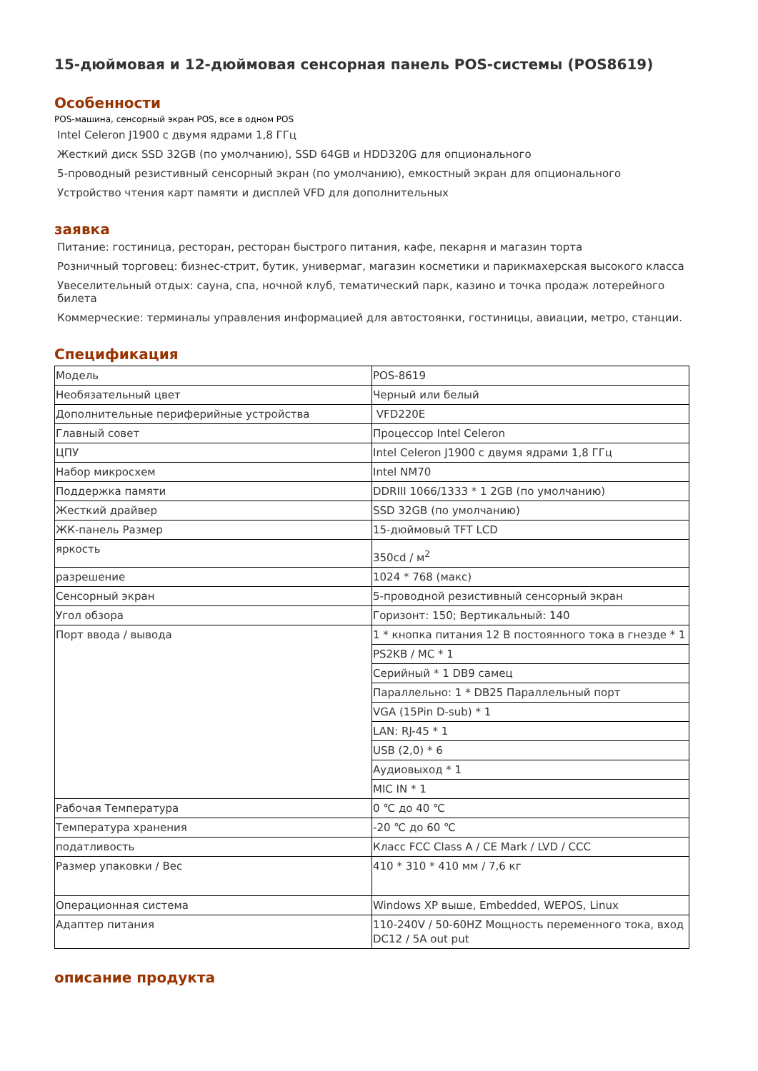15-дюймовая и 12-дюймовая сенсорная панель POS-системы (POS8619)
Особенности
POS-машина, сенсорный экран POS, все в одном POS
Intel Celeron J1900 с двумя ядрами 1,8 ГГц
Жесткий диск SSD 32GB (по умолчанию), SSD 64GB и HDD320G для опционального
5-проводный резистивный сенсорный экран (по умолчанию), емкостный экран для опционального
Устройство чтения карт памяти и дисплей VFD для дополнительных
заявка
Питание: гостиница, ресторан, ресторан быстрого питания, кафе, пекарня и магазин торта
Розничный торговец: бизнес-стрит, бутик, универмаг, магазин косметики и парикмахерская высокого класса
Увеселительный отдых: сауна, спа, ночной клуб, тематический парк, казино и точка продаж лотерейного билета
Коммерческие: терминалы управления информацией для автостоянки, гостиницы, авиации, метро, станции.
Спецификация
| Модель | POS-8619 |
| Необязательный цвет | Черный или белый |
| Дополнительные периферийные устройства | VFD220E |
| Главный совет | Процессор Intel Celeron |
| ЦПУ | Intel Celeron J1900 с двумя ядрами 1,8 ГГц |
| Набор микросхем | Intel NM70 |
| Поддержка памяти | DDRIII 1066/1333 * 1 2GB (по умолчанию) |
| Жесткий драйвер | SSD 32GB (по умолчанию) |
| ЖК-панель Размер | 15-дюймовый TFT LCD |
| яркость | 350cd / м<sup>2</sup> |
| разрешение | 1024 * 768 (макс) |
| Сенсорный экран | 5-проводной резистивный сенсорный экран |
| Угол обзора | Горизонт: 150; Вертикальный: 140 |
| Порт ввода / вывода | 1 * кнопка питания 12 В постоянного тока в гнезде * 1 |
| | PS2KB / MC * 1 |
| | Серийный * 1 DB9 самец |
| | Параллельно: 1 * DB25 Параллельный порт |
| | VGA (15Pin D-sub) * 1 |
| | LAN: RJ-45 * 1 |
| | USB (2,0) * 6 |
| | Аудиовыход * 1 |
| | MIC IN * 1 |
| Рабочая Температура | 0 ℃ до 40 ℃ |
| Температура хранения | -20 ℃ до 60 ℃ |
| податливость | Класс FCC Class A / CE Mark / LVD / CCC |
| Размер упаковки / Вес | 410 * 310 * 410 мм / 7,6 кг |
| Операционная система | Windows XP выше, Embedded, WEPOS, Linux |
| Адаптер питания | 110-240V / 50-60HZ Мощность переменного тока, вход DC12 / 5A out put |
описание продукта